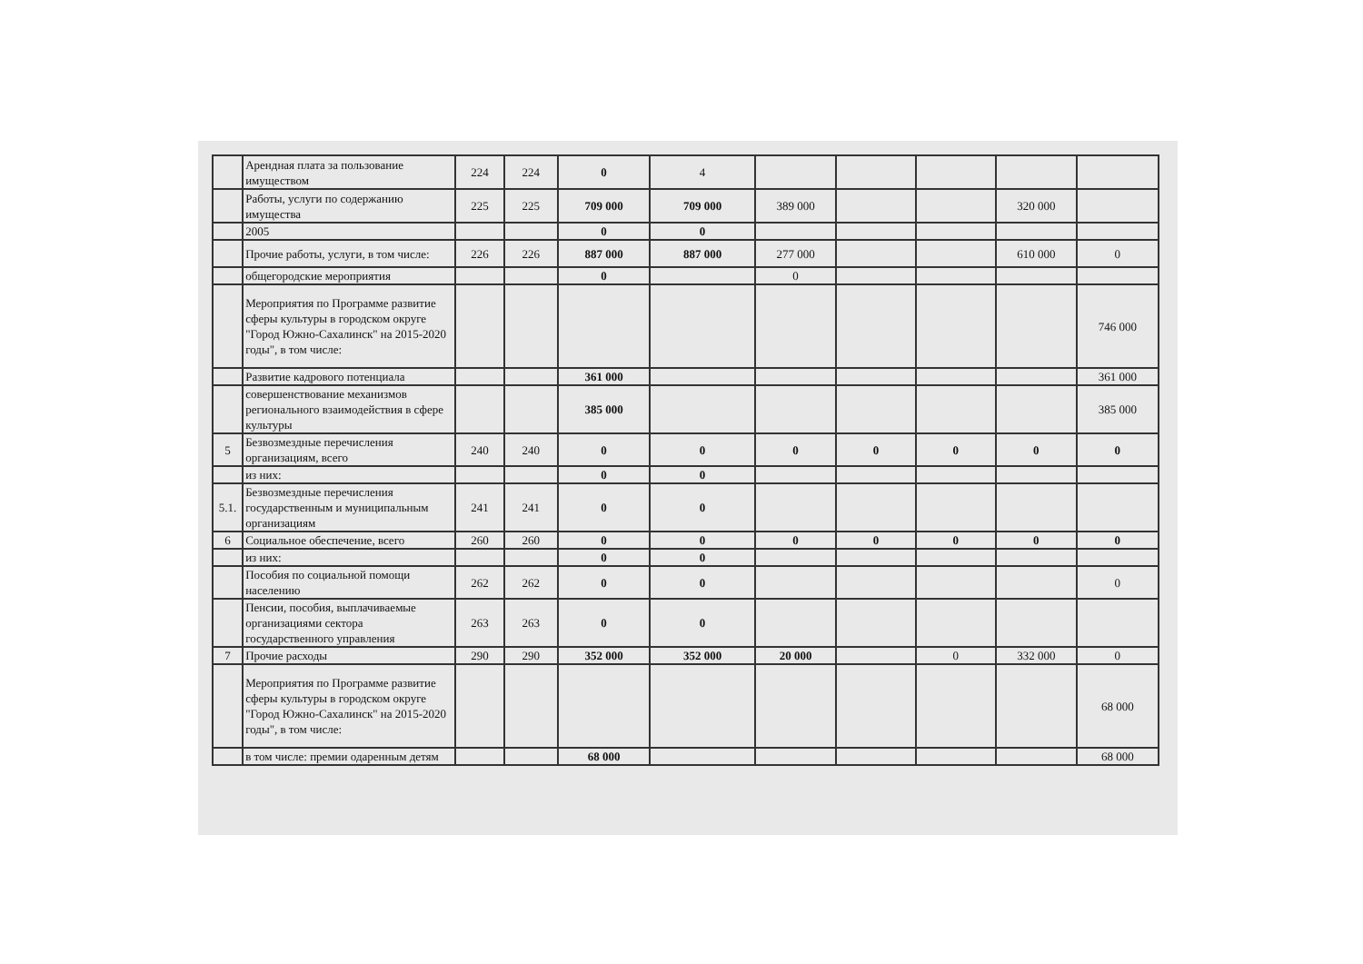| | Арендная плата за пользование имуществом | 224 | 224 | 0 | 4 | | | | | |
| | Работы, услуги по содержанию имущества | 225 | 225 | 709 000 | 709 000 | 389 000 | | | 320 000 | |
| | 2005 | | | 0 | 0 | | | | | |
| | Прочие работы, услуги, в том числе: | 226 | 226 | 887 000 | 887 000 | 277 000 | | | 610 000 | 0 |
| | общегородские мероприятия | | | 0 | | 0 | | | | |
| | Мероприятия по Программе развитие сферы культуры в городском округе "Город Южно-Сахалинск" на 2015-2020 годы", в том числе: | | | | | | | | | 746 000 |
| | Развитие кадрового потенциала | | | 361 000 | | | | | | 361 000 |
| | совершенствование механизмов регионального взаимодействия в сфере культуры | | | 385 000 | | | | | | 385 000 |
| 5 | Безвозмездные перечисления организациям, всего | 240 | 240 | 0 | 0 | 0 | 0 | 0 | 0 | 0 |
| | из них: | | | 0 | 0 | | | | | |
| 5.1. | Безвозмездные перечисления государственным и муниципальным организациям | 241 | 241 | 0 | 0 | | | | | |
| 6 | Социальное обеспечение, всего | 260 | 260 | 0 | 0 | 0 | 0 | 0 | 0 | 0 |
| | из них: | | | 0 | 0 | | | | | |
| | Пособия по социальной помощи населению | 262 | 262 | 0 | 0 | | | | | 0 |
| | Пенсии, пособия, выплачиваемые организациями сектора государственного управления | 263 | 263 | 0 | 0 | | | | | |
| 7 | Прочие расходы | 290 | 290 | 352 000 | 352 000 | 20 000 | | 0 | 332 000 | 0 |
| | Мероприятия по Программе развитие сферы культуры в городском округе "Город Южно-Сахалинск" на 2015-2020 годы", в том числе: | | | | | | | | | 68 000 |
| | в том числе: премии одаренным детям | | | 68 000 | | | | | | 68 000 |